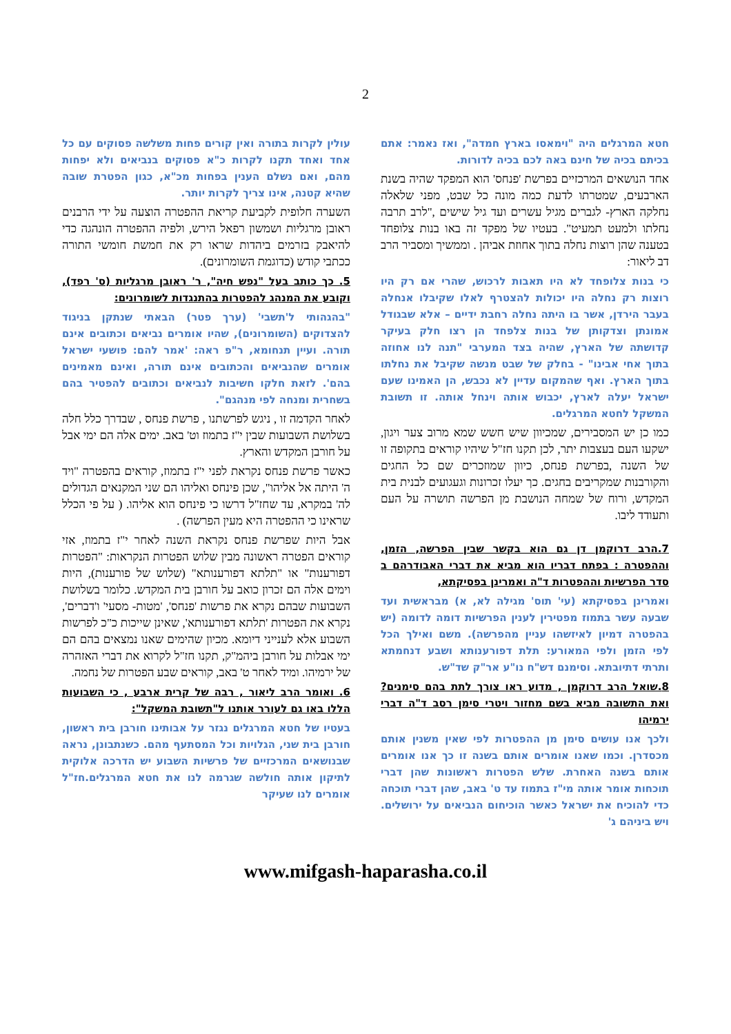2
עולין לקרות בתורה ואין קורים פחות משלשה פסוקים עם כל אחד ואחד תקנו לקרות כ"א פסוקים בנביאים ולא יפחות מהם, ואם נשלם הענין בפחות מכ"א, כגון הפטרת שובה שהיא קטנה, אינו צריך לקרות יותר.
השערה חלופית לקביעת קריאת ההפטרה הוצעה על ידי הרבנים ראובן מרגליות ושמשון רפאל הירש, ולפיה ההפטרה הונהגה כדי להיאבק בזרמים ביהדות שראו רק את חמשת חומשי התורה ככתבי קודש (כדוגמת השומרונים).
5. כך כותב בעל "נפש חיה", ר' ראובן מרגליות (ס' רפד), וקובע את המנהג להפטרות בהתנגדות לשומרונים:
"בהגהותי ל'תשבי' (ערך פטר) הבאתי שנתקן בניגוד להצדוקים (השומרונים), שהיו אומרים נביאים וכתובים אינם תורה. ועיין תנחומא, ר"פ ראה: 'אמר להם: פושעי ישראל אומרים שהנביאים והכתובים אינם תורה, ואינם מאמינים בהם'. לזאת חלקו חשיבות לנביאים וכתובים להפטיר בהם בשחרית ומנחה לפי מנהגם".
לאחר הקדמה זו , ניגש לפרשתנו , פרשת פנחס , שבדרך כלל חלה בשלושת השבועות שבין י"ז בתמוז וט' באב. ימים אלה הם ימי אבל על חורבן המקדש והארץ.
כאשר פרשת פנחס נקראת לפני י"ז בתמוז, קוראים בהפטרה "ויד ה' היתה אל אליהו", שכן פינחס ואליהו הם שני המקנאים הגדולים לה' במקרא, עד שחז"ל דרשו כי פינחס הוא אליהו. ( על פי הכלל שראינו כי ההפטרה היא מעין הפרשה) .
אבל היות שפרשת פנחס נקראת השנה לאחר י"ז בתמוז, אזי קוראים הפטרה ראשונה מבין שלוש הפטרות הנקראות: "הפטרות דפורענות" או "תלתא דפורענותא" (שלוש של פורענות), היות וימים אלה הם זכרון כואב על חורבן בית המקדש. כלומר בשלושת השבועות שבהם נקרא את פרשות 'פנחס', 'מטות- מסעי' ו'דברים', נקרא את הפטרות 'תלתא דפורענותא', שאינן שייכות כ"כ לפרשות השבוע אלא לענייני דיומא. מכיון שהימים שאנו נמצאים בהם הם ימי אבלות על חורבן ביהמ"ק, תקנו חז"ל לקרוא את דברי האזהרה של ירמיהו. ומיד לאחר ט' באב, קוראים שבע הפטרות של נחמה.
6. ואומר הרב ליאור , רבה של קרית ארבע , כי השבועות הללו באו גם לעורר אותנו ל"תשובת המשקל":
בעטיו של חטא המרגלים נגזר על אבותינו חורבן בית ראשון, חורבן בית שני, הגלויות וכל המסתעף מהם. כשנתבונן, נראה שבנושאים המרכזיים של פרשיות השבוע יש הדרכה אלוקית לתיקון אותה חולשה שגרמה לנו את חטא המרגלים.חז"ל אומרים לנו שעיקר
חטא המרגלים היה "וימאסו בארץ חמדה", ואז נאמר: אתם בכיתם בכיה של חינם באה לכם בכיה לדורות.
אחד הנושאים המרכזיים בפרשת 'פנחס' הוא המפקד שהיה בשנת הארבעים, שמטרתו לדעת כמה מונה כל שבט, מפני שלאלה נחלקה הארץ- לגברים מגיל עשרים ועד גיל שישים ,"לרב תרבה נחלתו ולמעט תמעיט". בעטיו של מפקד זה באו בנות צלופחד בטענה שהן רוצות נחלה בתוך אחוזת אביהן . וממשיך ומסביר הרב דב ליאור:
כי בנות צלופחד לא היו תאבות לרכוש, שהרי אם רק היו רוצות רק נחלה היו יכולות להצטרף לאלו שקיבלו אנחלה בעבר הירדן, אשר בו היתה נחלה רחבת ידיים – אלא שבגודל אמונתן וצדקותן של בנות צלפחד הן רצו חלק בעיקר קדושתה של הארץ, שהיה בצד המערבי "תנה לנו אחוזה בתוך אחי אבינו" - בחלק של שבט מנשה שקיבל את נחלתו בתוך הארץ. ואף שהמקום עדיין לא נכבש, הן האמינו שעם ישראל יעלה לארץ, יכבוש אותה וינחל אותה. זו תשובת המשקל לחטא המרגלים.
כמו כן יש המסבירים, שמכיוון שיש חשש שמא מרוב צער ויגון, ישקעו העם בעצבות יתר, לכן תקנו חז"ל שיהיו קוראים בתקופה זו של השנה ,בפרשת פנחס, כיוון שמוזכרים שם כל החגים והקורבנות שמקריבים בחגים. כך יעלו זכרונות וגעגועים לבנית בית המקדש, ורוח של שמחה הנושבת מן הפרשה תושרה על העם ותעודד ליבו.
7.הרב דרוקמן דן גם הוא בקשר שבין הפרשה, הזמן, וההפטרה : בפתח דבריו הוא מביא את דברי האבודרהם ב סדר הפרשיות וההפטרות ד"ה ואמרינן בפסיקתא,
ואמרינן בפסיקתא (עי' תוס' מגילה לא, א) מבראשית ועד שבעה עשר בתמוז מפטירין לענין הפרשיות דומה לדומה (יש בהפטרה דמיון לאיזשהו עניין מהפרשה). משם ואילך הכל לפי הזמן ולפי המאורע: תלת דפורענותא ושבע דנחמתא ותרתי דתיובתא. וסימנם דש"ח נו"ע אר"ק שד"ש.
8.שואל הרב דרוקמן , מדוע ראו צורך לתת בהם סימנים? ואת התשובה מביא בשם מחזור ויטרי סימן רסב ד"ה דברי ירמיהו
ולכך אנו עושים סימן מן ההפטרות לפי שאין משנין אותם מכסדרן. וכמו שאנו אומרים אותם בשנה זו כך אנו אומרים אותם בשנה האחרת. שלש הפטרות ראשונות שהן דברי תוכחות אומר אותה מי"ז בתמוז עד ט' באב, שהן דברי תוכחה כדי להוכיח את ישראל כאשר הוכיחום הנביאים על ירושלים. ויש ביניהם ג'
www.mifgash-haparasha.co.il